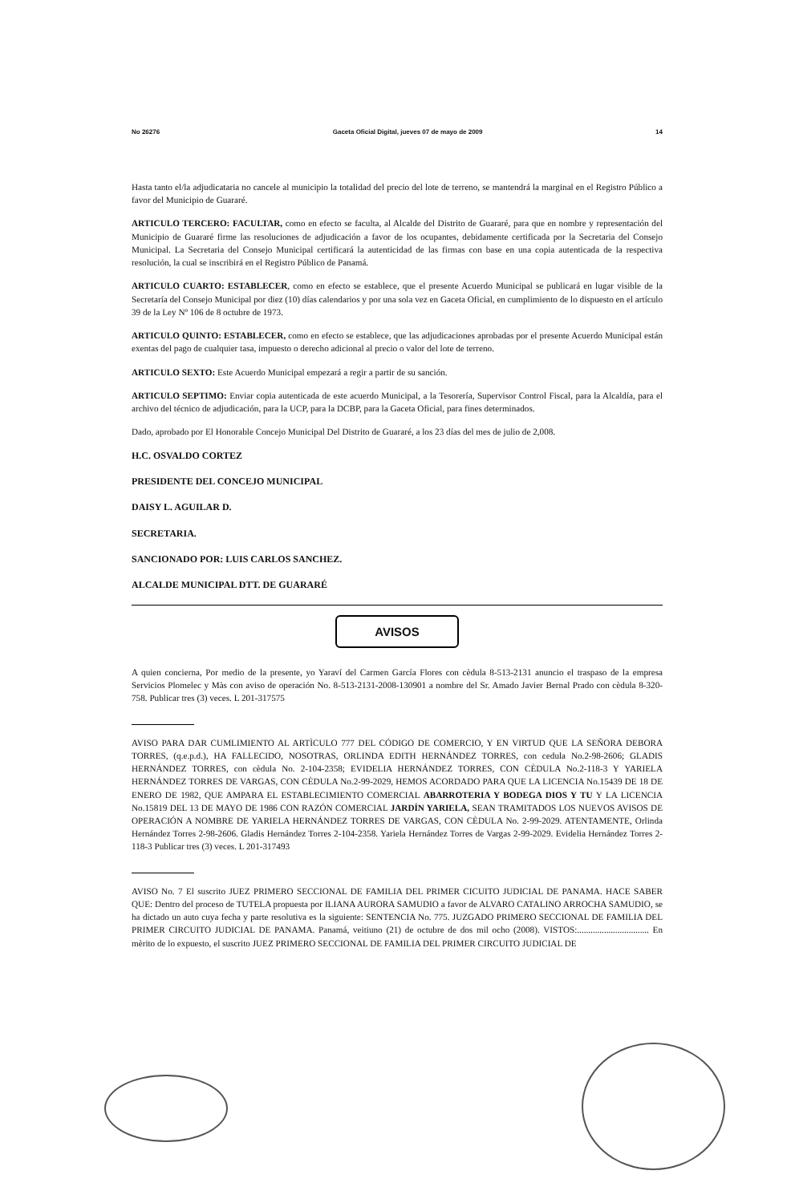No 26276 Gaceta Oficial Digital, jueves 07 de mayo de 2009 14
Hasta tanto el/la adjudicataria no cancele al municipio la totalidad del precio del lote de terreno, se mantendrá la marginal en el Registro Público a favor del Municipio de Guararé.
ARTICULO TERCERO: FACULTAR, como en efecto se faculta, al Alcalde del Distrito de Guararé, para que en nombre y representación del Municipio de Guararé firme las resoluciones de adjudicación a favor de los ocupantes, debidamente certificada por la Secretaria del Consejo Municipal. La Secretaria del Consejo Municipal certificará la autenticidad de las firmas con base en una copia autenticada de la respectiva resolución, la cual se inscribirá en el Registro Público de Panamá.
ARTICULO CUARTO: ESTABLECER, como en efecto se establece, que el presente Acuerdo Municipal se publicará en lugar visible de la Secretaría del Consejo Municipal por diez (10) días calendarios y por una sola vez en Gaceta Oficial, en cumplimiento de lo dispuesto en el artículo 39 de la Ley Nº 106 de 8 octubre de 1973.
ARTICULO QUINTO: ESTABLECER, como en efecto se establece, que las adjudicaciones aprobadas por el presente Acuerdo Municipal están exentas del pago de cualquier tasa, impuesto o derecho adicional al precio o valor del lote de terreno.
ARTICULO SEXTO: Este Acuerdo Municipal empezará a regir a partir de su sanción.
ARTICULO SEPTIMO: Enviar copia autenticada de este acuerdo Municipal, a la Tesorería, Supervisor Control Fiscal, para la Alcaldía, para el archivo del técnico de adjudicación, para la UCP, para la DCBP, para la Gaceta Oficial, para fines determinados.
Dado, aprobado por El Honorable Concejo Municipal Del Distrito de Guararé, a los 23 días del mes de julio de 2,008.
H.C. OSVALDO CORTEZ
PRESIDENTE DEL CONCEJO MUNICIPAL
DAISY L. AGUILAR D.
SECRETARIA.
SANCIONADO POR: LUIS CARLOS SANCHEZ.
ALCALDE MUNICIPAL DTT. DE GUARARÉ
AVISOS
A quien concierna, Por medio de la presente, yo Yaraví del Carmen García Flores con cèdula 8-513-2131 anuncio el traspaso de la empresa Servicios Plomelec y Màs con aviso de operación No. 8-513-2131-2008-130901 a nombre del Sr. Amado Javier Bernal Prado con cèdula 8-320-758. Publicar tres (3) veces. L 201-317575
AVISO PARA DAR CUMLIMIENTO AL ARTÌCULO 777 DEL CÓDIGO DE COMERCIO, Y EN VIRTUD QUE LA SEÑORA DEBORA TORRES, (q.e.p.d.), HA FALLECIDO, NOSOTRAS, ORLINDA EDITH HERNÁNDEZ TORRES, con cedula No.2-98-2606; GLADIS HERNÁNDEZ TORRES, con cèdula No. 2-104-2358; EVIDELIA HERNÁNDEZ TORRES, CON CÈDULA No.2-118-3 Y YARIELA HERNÁNDEZ TORRES DE VARGAS, CON CÈDULA No.2-99-2029, HEMOS ACORDADO PARA QUE LA LICENCIA No.15439 DE 18 DE ENERO DE 1982, QUE AMPARA EL ESTABLECIMIENTO COMERCIAL ABARROTERIA Y BODEGA DIOS Y TU Y LA LICENCIA No.15819 DEL 13 DE MAYO DE 1986 CON RAZÓN COMERCIAL JARDÍN YARIELA, SEAN TRAMITADOS LOS NUEVOS AVISOS DE OPERACIÓN A NOMBRE DE YARIELA HERNÁNDEZ TORRES DE VARGAS, CON CÈDULA No. 2-99-2029. ATENTAMENTE, Orlinda Hernández Torres 2-98-2606. Gladis Hernández Torres 2-104-2358. Yariela Hernández Torres de Vargas 2-99-2029. Evidelia Hernández Torres 2-118-3 Publicar tres (3) veces. L 201-317493
AVISO No. 7 El suscrito JUEZ PRIMERO SECCIONAL DE FAMILIA DEL PRIMER CICUITO JUDICIAL DE PANAMA. HACE SABER QUE: Dentro del proceso de TUTELA propuesta por ILIANA AURORA SAMUDIO a favor de ALVARO CATALINO ARROCHA SAMUDIO, se ha dictado un auto cuya fecha y parte resolutiva es la siguiente: SENTENCIA No. 775. JUZGADO PRIMERO SECCIONAL DE FAMILIA DEL PRIMER CIRCUITO JUDICIAL DE PANAMA. Panamá, veitiuno (21) de octubre de dos mil ocho (2008). VISTOS:................................ En mèrito de lo expuesto, el suscrito JUEZ PRIMERO SECCIONAL DE FAMILIA DEL PRIMER CIRCUITO JUDICIAL DE